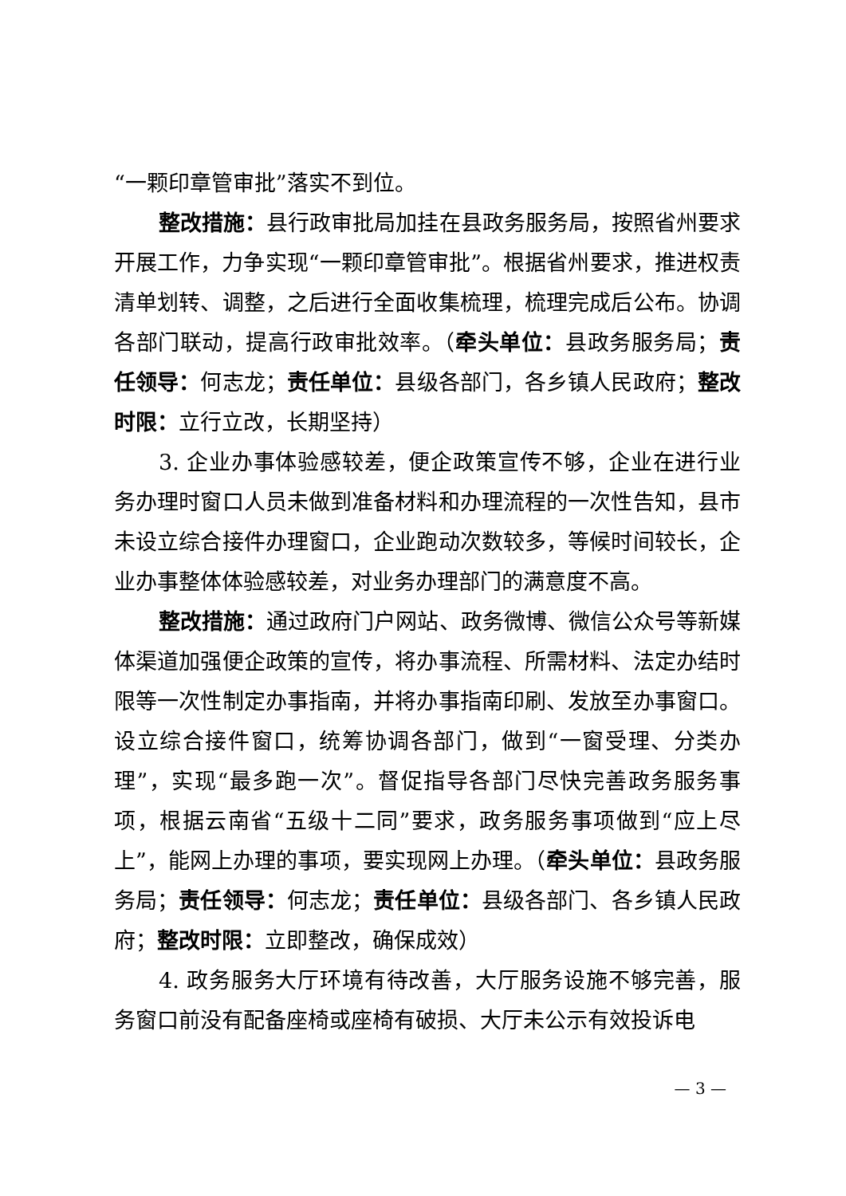“一颗印章管审批”落实不到位。
整改措施：县行政审批局加挂在县政务服务局，按照省州要求开展工作，力争实现“一颗印章管审批”。根据省州要求，推进权责清单划转、调整，之后进行全面收集梳理，梳理完成后公布。协调各部门联动，提高行政审批效率。（牵头单位：县政务服务局；责任领导：何志龙；责任单位：县级各部门，各乡镇人民政府；整改时限：立行立改，长期坚持）
3. 企业办事体验感较差，便企政策宣传不够，企业在进行业务办理时窗口人员未做到准备材料和办理流程的一次性告知，县市未设立综合接件办理窗口，企业跑动次数较多，等候时间较长，企业办事整体体验感较差，对业务办理部门的满意度不高。
整改措施：通过政府门户网站、政务微博、微信公众号等新媒体渠道加强便企政策的宣传，将办事流程、所需材料、法定办结时限等一次性制定办事指南，并将办事指南印刷、发放至办事窗口。设立综合接件窗口，统筹协调各部门，做到“一窗受理、分类办理”，实现“最多跑一次”。督促指导各部门尽快完善政务服务事项，根据云南省“五级十二同”要求，政务服务事项做到“应上尽上”，能网上办理的事项，要实现网上办理。（牵头单位：县政务服务局；责任领导：何志龙；责任单位：县级各部门、各乡镇人民政府；整改时限：立即整改，确保成效）
4. 政务服务大厅环境有待改善，大厅服务设施不够完善，服务窗口前没有配备座椅或座椅有破损、大厅未公示有效投诉电
— 3 —